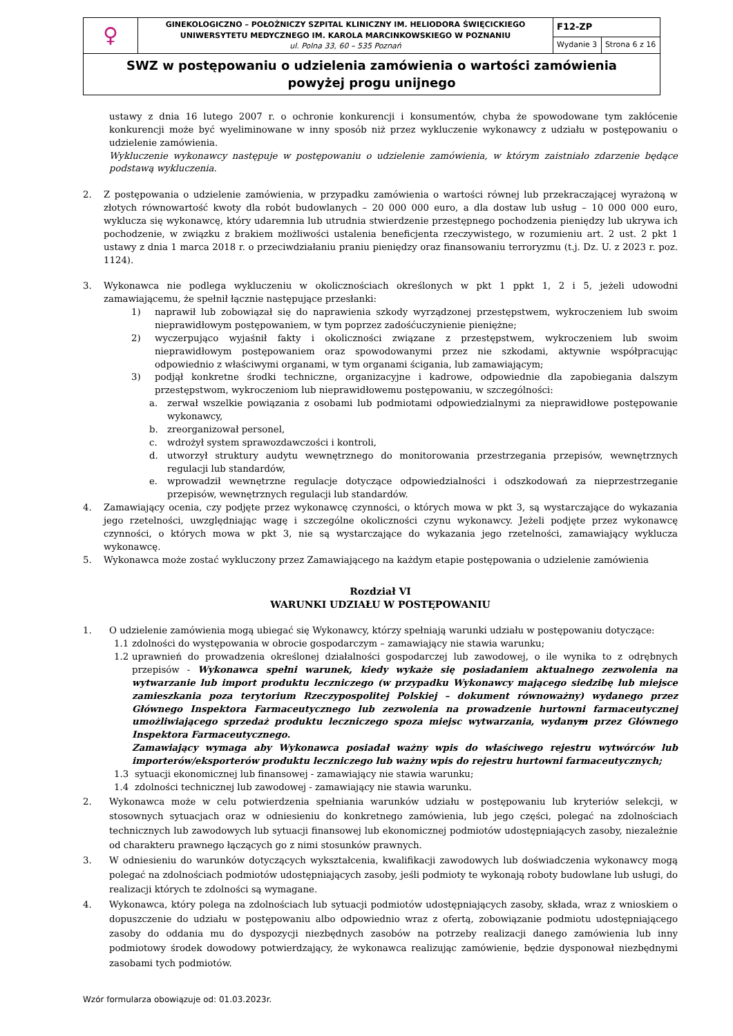| ♀ | GINEKOLOGICZNO – POŁOŻNICZY SZPITAL KLINICZNY IM. HELIODORA ŚWIĘCICKIEGO UNIWERSYTETU MEDYCZNEGO IM. KAROLA MARCINKOWSKIEGO W POZNANIU ul. Polna 33, 60 – 535 Poznań | F12-ZP | |
| | | Wydanie 3 | Strona 6 z 16 |
| SWZ w postępowaniu o udzielenia zamówienia o wartości zamówienia powyżej progu unijnego | | | |
ustawy z dnia 16 lutego 2007 r. o ochronie konkurencji i konsumentów, chyba że spowodowane tym zakłócenie konkurencji może być wyeliminowane w inny sposób niż przez wykluczenie wykonawcy z udziału w postępowaniu o udzielenie zamówienia.
Wykluczenie wykonawcy następuje w postępowaniu o udzielenie zamówienia, w którym zaistniało zdarzenie będące podstawą wykluczenia.
2. Z postępowania o udzielenie zamówienia, w przypadku zamówienia o wartości równej lub przekraczającej wyrażoną w złotych równowartość kwoty dla robót budowlanych – 20 000 000 euro, a dla dostaw lub usług – 10 000 000 euro, wyklucza się wykonawcę, który udaremnia lub utrudnia stwierdzenie przestępnego pochodzenia pieniędzy lub ukrywa ich pochodzenie, w związku z brakiem możliwości ustalenia beneficjenta rzeczywistego, w rozumieniu art. 2 ust. 2 pkt 1 ustawy z dnia 1 marca 2018 r. o przeciwdziałaniu praniu pieniędzy oraz finansowaniu terroryzmu (t.j. Dz. U. z 2023 r. poz. 1124).
3. Wykonawca nie podlega wykluczeniu w okolicznościach określonych w pkt 1 ppkt 1, 2 i 5, jeżeli udowodni zamawiającemu, że spełnił łącznie następujące przesłanki:
1) naprawił lub zobowiązał się do naprawienia szkody wyrządzonej przestępstwem, wykroczeniem lub swoim nieprawidłowym postępowaniem, w tym poprzez zadośćuczynienie pieniężne;
2) wyczerpująco wyjaśnił fakty i okoliczności związane z przestępstwem, wykroczeniem lub swoim nieprawidłowym postępowaniem oraz spowodowanymi przez nie szkodami, aktywnie współpracując odpowiednio z właściwymi organami, w tym organami ścigania, lub zamawiającym;
3) podjął konkretne środki techniczne, organizacyjne i kadrowe, odpowiednie dla zapobiegania dalszym przestępstwom, wykroczeniom lub nieprawidłowemu postępowaniu, w szczególności:
a. zerwał wszelkie powiązania z osobami lub podmiotami odpowiedzialnymi za nieprawidłowe postępowanie wykonawcy,
b. zreorganizował personel,
c. wdrożył system sprawozdawczości i kontroli,
d. utworzył struktury audytu wewnętrznego do monitorowania przestrzegania przepisów, wewnętrznych regulacji lub standardów,
e. wprowadził wewnętrzne regulacje dotyczące odpowiedzialności i odszkodowań za nieprzestrzeganie przepisów, wewnętrznych regulacji lub standardów.
4. Zamawiający ocenia, czy podjęte przez wykonawcę czynności, o których mowa w pkt 3, są wystarczające do wykazania jego rzetelności, uwzględniając wagę i szczególne okoliczności czynu wykonawcy. Jeżeli podjęte przez wykonawcę czynności, o których mowa w pkt 3, nie są wystarczające do wykazania jego rzetelności, zamawiający wyklucza wykonawcę.
5. Wykonawca może zostać wykluczony przez Zamawiającego na każdym etapie postępowania o udzielenie zamówienia
Rozdział VI
WARUNKI UDZIAŁU W POSTĘPOWANIU
1. O udzielenie zamówienia mogą ubiegać się Wykonawcy, którzy spełniają warunki udziału w postępowaniu dotyczące:
1.1 zdolności do występowania w obrocie gospodarczym – zamawiający nie stawia warunku;
1.2 uprawnień do prowadzenia określonej działalności gospodarczej lub zawodowej, o ile wynika to z odrębnych przepisów - Wykonawca spełni warunek, kiedy wykaże się posiadaniem aktualnego zezwolenia na wytwarzanie lub import produktu leczniczego (w przypadku Wykonawcy mającego siedzibę lub miejsce zamieszkania poza terytorium Rzeczypospolitej Polskiej – dokument równoważny) wydanego przez Głównego Inspektora Farmaceutycznego lub zezwolenia na prowadzenie hurtowni farmaceutycznej umożliwiającego sprzedaż produktu leczniczego spoza miejsc wytwarzania, wydanym przez Głównego Inspektora Farmaceutycznego.
Zamawiający wymaga aby Wykonawca posiadał ważny wpis do właściwego rejestru wytwórców lub importerów/eksporterów produktu leczniczego lub ważny wpis do rejestru hurtowni farmaceutycznych;
1.3 sytuacji ekonomicznej lub finansowej - zamawiający nie stawia warunku;
1.4 zdolności technicznej lub zawodowej - zamawiający nie stawia warunku.
2. Wykonawca może w celu potwierdzenia spełniania warunków udziału w postępowaniu lub kryteriów selekcji, w stosownych sytuacjach oraz w odniesieniu do konkretnego zamówienia, lub jego części, polegać na zdolnościach technicznych lub zawodowych lub sytuacji finansowej lub ekonomicznej podmiotów udostępniających zasoby, niezależnie od charakteru prawnego łączących go z nimi stosunków prawnych.
3. W odniesieniu do warunków dotyczących wykształcenia, kwalifikacji zawodowych lub doświadczenia wykonawcy mogą polegać na zdolnościach podmiotów udostępniających zasoby, jeśli podmioty te wykonają roboty budowlane lub usługi, do realizacji których te zdolności są wymagane.
4. Wykonawca, który polega na zdolnościach lub sytuacji podmiotów udostępniających zasoby, składa, wraz z wnioskiem o dopuszczenie do udziału w postępowaniu albo odpowiednio wraz z ofertą, zobowiązanie podmiotu udostępniającego zasoby do oddania mu do dyspozycji niezbędnych zasobów na potrzeby realizacji danego zamówienia lub inny podmiotowy środek dowodowy potwierdzający, że wykonawca realizując zamówienie, będzie dysponował niezbędnymi zasobami tych podmiotów.
Wzór formularza obowiązuje od: 01.03.2023r.